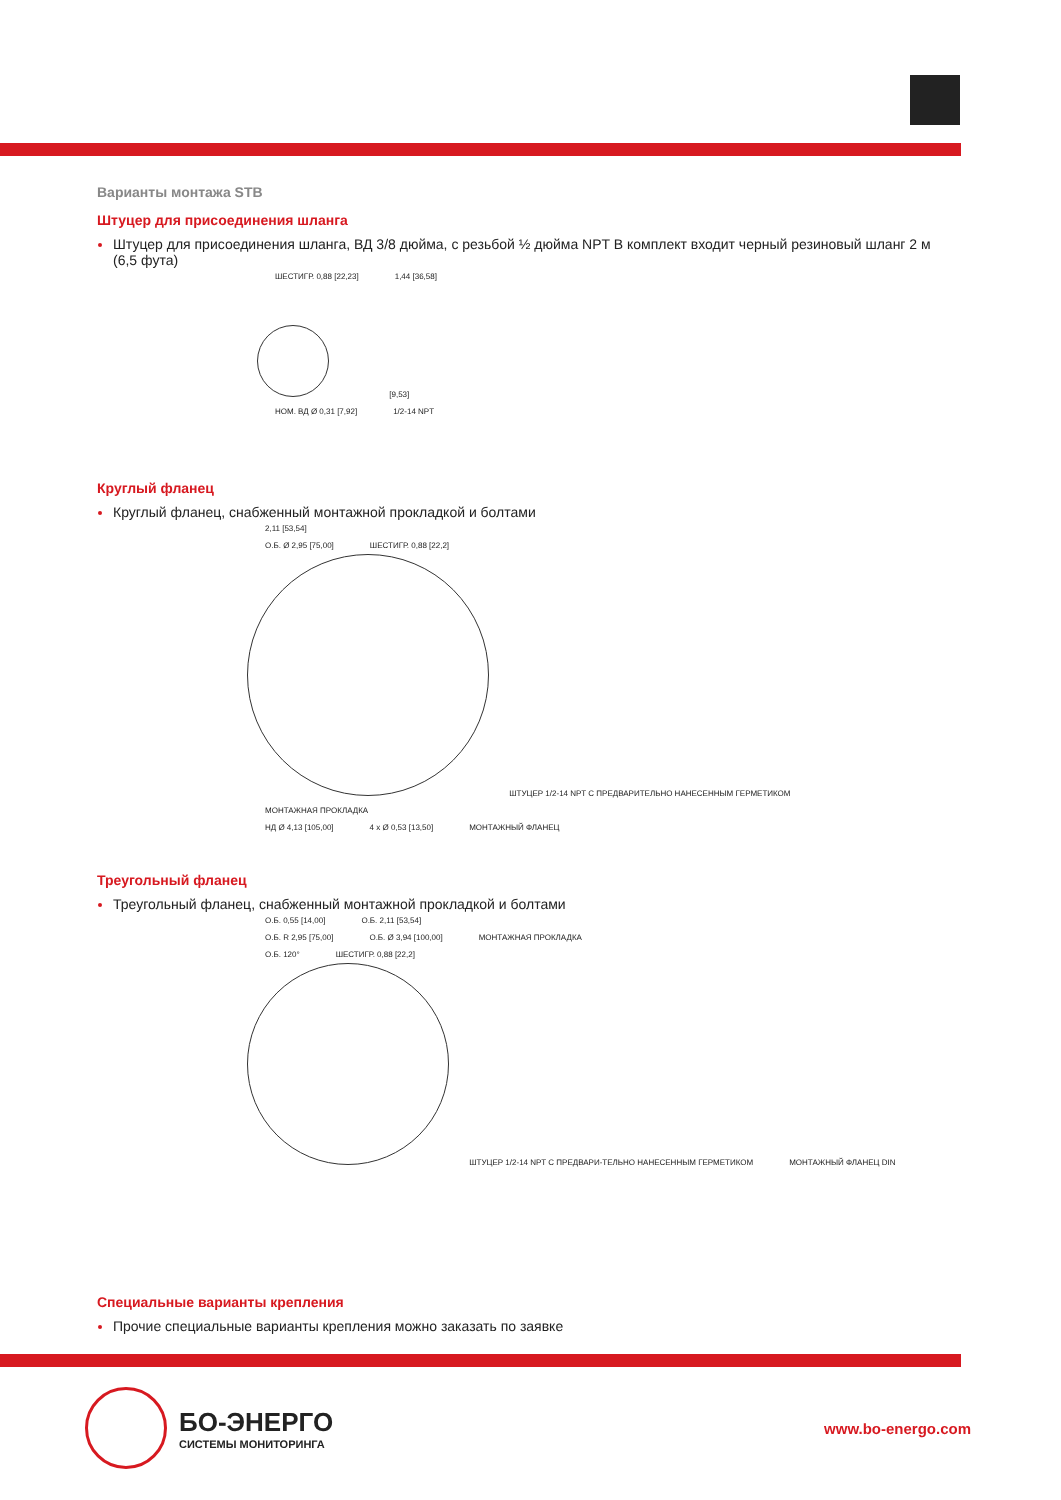Варианты монтажа STB
Штуцер для присоединения шланга
Штуцер для присоединения шланга, ВД 3/8 дюйма, с резьбой ½ дюйма NPT В комплект входит черный резиновый шланг 2 м (6,5 фута)
ШЕСТИГР. 0,88 [22,23] 1,44 [36,58]
[9,53]
НОМ. ВД Ø 0,31 [7,92] 1/2-14 NPT
Круглый фланец
Круглый фланец, снабженный монтажной прокладкой и болтами
2,11 [53,54]
О.Б. Ø 2,95 [75,00] ШЕСТИГР. 0,88 [22,2]
ШТУЦЕР 1/2-14 NPT С ПРЕДВАРИТЕЛЬНО НАНЕСЕННЫМ ГЕРМЕТИКОМ МОНТАЖНАЯ ПРОКЛАДКА
НД Ø 4,13 [105,00] 4 x Ø 0,53 [13,50] МОНТАЖНЫЙ ФЛАНЕЦ
Треугольный фланец
Треугольный фланец, снабженный монтажной прокладкой и болтами
О.Б. 0,55 [14,00] О.Б. 2,11 [53,54]
О.Б. R 2,95 [75,00] О.Б. Ø 3,94 [100,00] МОНТАЖНАЯ ПРОКЛАДКА
О.Б. 120° ШЕСТИГР. 0,88 [22,2]
ШТУЦЕР 1/2-14 NPT С ПРЕДВАРИ-ТЕЛЬНО НАНЕСЕННЫМ ГЕРМЕТИКОМ МОНТАЖНЫЙ ФЛАНЕЦ DIN
Специальные варианты крепления
Прочие специальные варианты крепления можно заказать по заявке
БО-ЭНЕРГО
СИСТЕМЫ МОНИТОРИНГА
www.bo-energo.com